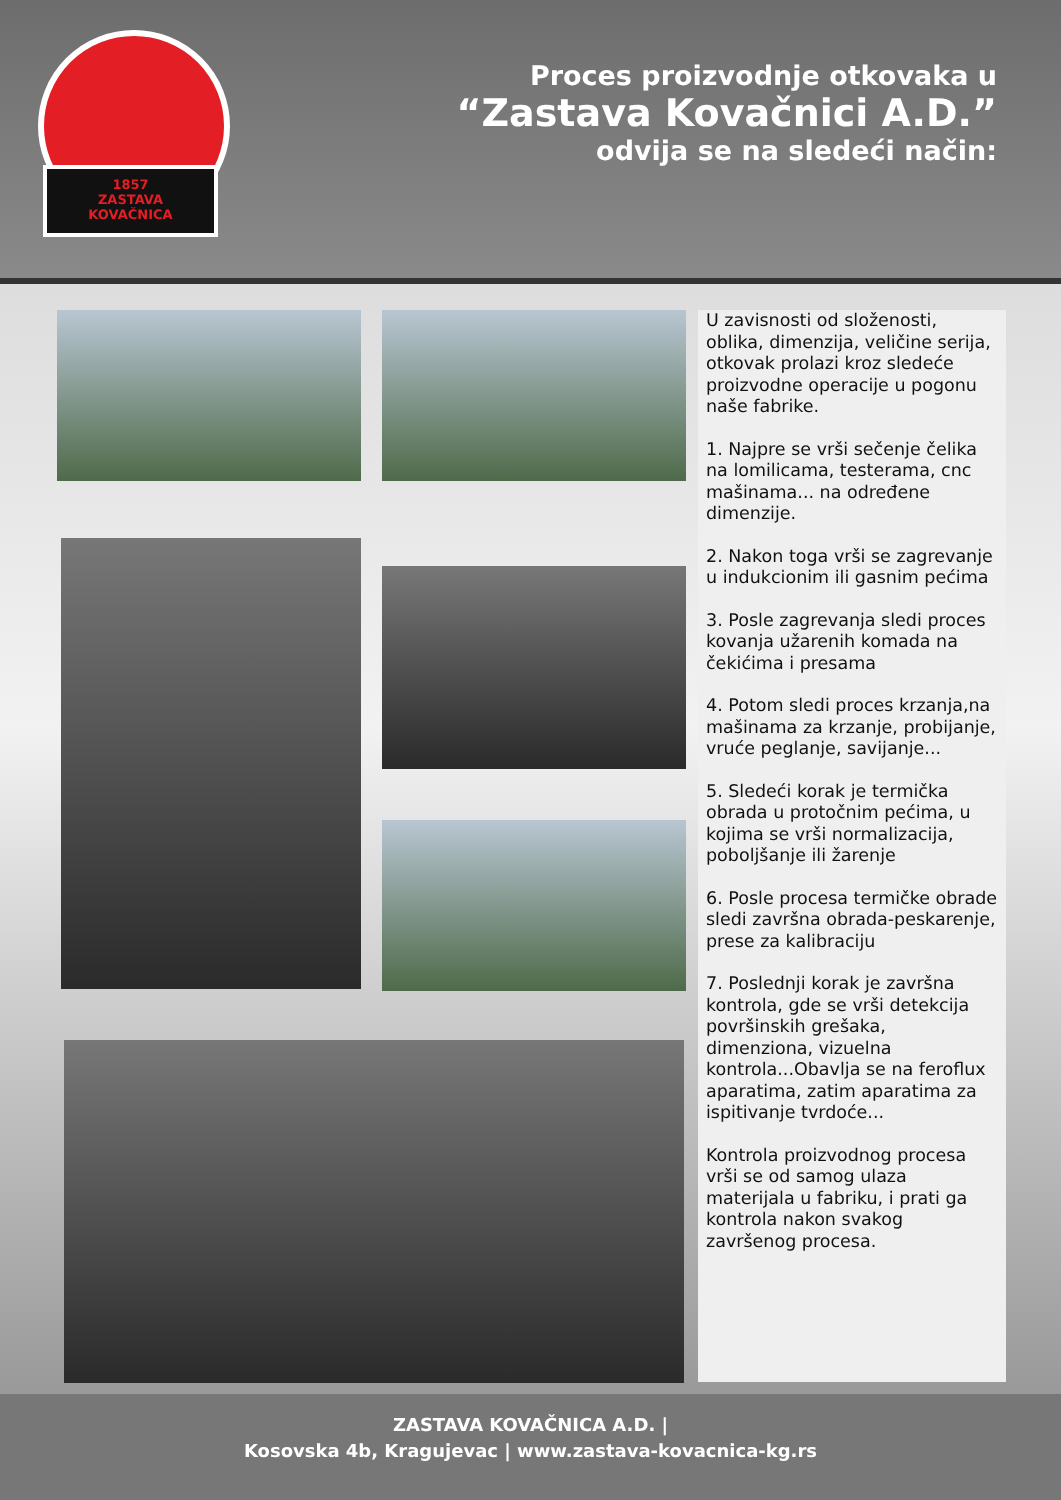1857
ZASTAVA
KOVAČNICA
Proces proizvodnje otkovaka u
“Zastava Kovačnici A.D.”
odvija se na sledeći način:
U zavisnosti od složenosti, oblika, dimenzija, veličine serija, otkovak prolazi kroz sledeće proizvodne operacije u pogonu naše fabrike.
1. Najpre se vrši sečenje čelika na lomilicama, testerama, cnc mašinama... na određene dimenzije.
2. Nakon toga vrši se zagrevanje u indukcionim ili gasnim pećima
3. Posle zagrevanja sledi proces kovanja užarenih komada na čekićima i presama
4. Potom sledi proces krzanja,na mašinama za krzanje, probijanje, vruće peglanje, savijanje...
5. Sledeći korak je termička obrada u protočnim pećima, u kojima se vrši normalizacija, poboljšanje ili žarenje
6. Posle procesa termičke obrade sledi završna obrada-peskarenje, prese za kalibraciju
7. Poslednji korak je završna kontrola, gde se vrši detekcija površinskih grešaka, dimenziona, vizuelna kontrola...Obavlja se na feroflux aparatima, zatim aparatima za ispitivanje tvrdoće...
Kontrola proizvodnog procesa vrši se od samog ulaza materijala u fabriku, i prati ga kontrola nakon svakog završenog procesa.
ZASTAVA KOVAČNICA A.D. |
Kosovska 4b, Kragujevac | www.zastava-kovacnica-kg.rs